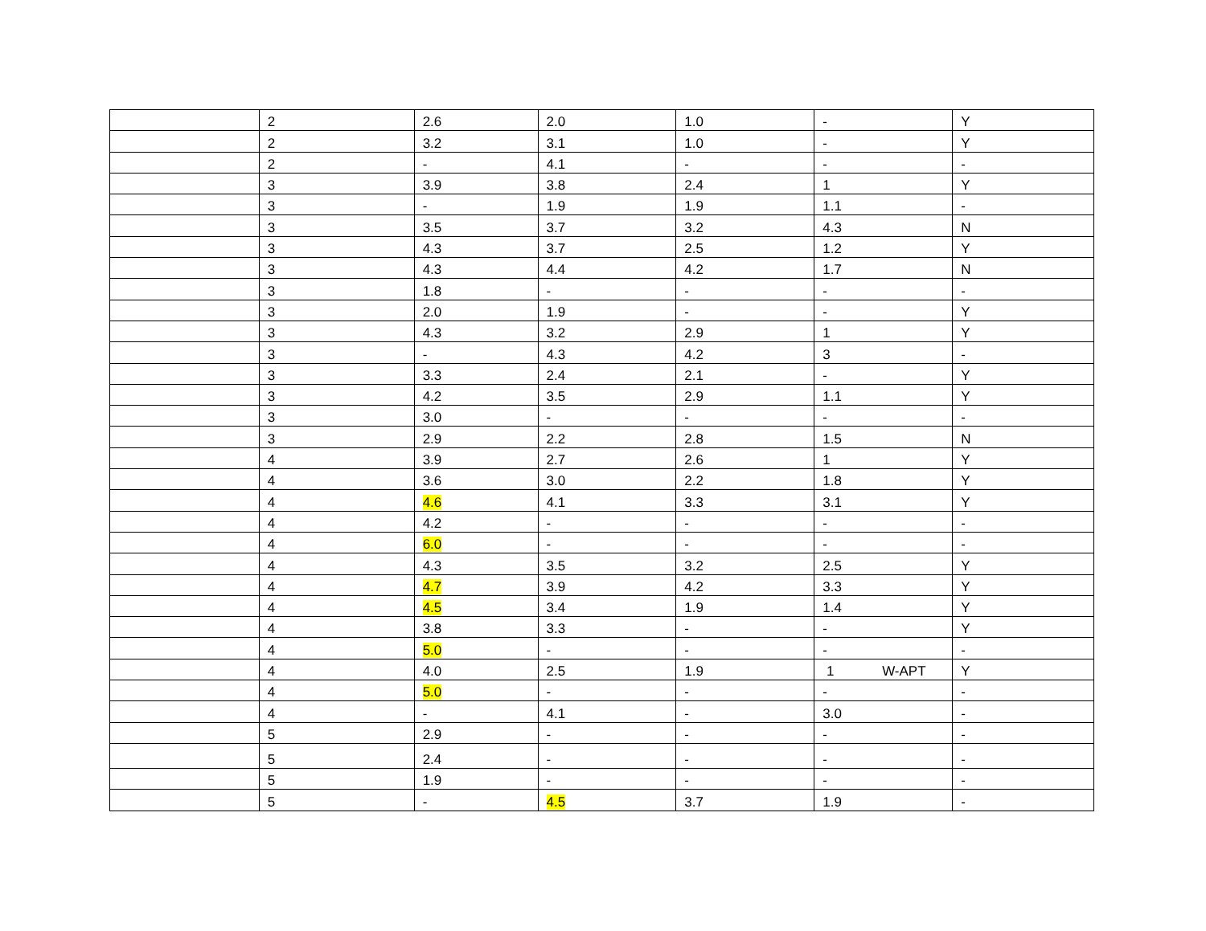| | 2 | 2.6 | 2.0 | 1.0 | - | Y |
| | 2 | 3.2 | 3.1 | 1.0 | - | Y |
| | 2 | - | 4.1 | - | - | - |
| | 3 | 3.9 | 3.8 | 2.4 | 1 | Y |
| | 3 | - | 1.9 | 1.9 | 1.1 | - |
| | 3 | 3.5 | 3.7 | 3.2 | 4.3 | N |
| | 3 | 4.3 | 3.7 | 2.5 | 1.2 | Y |
| | 3 | 4.3 | 4.4 | 4.2 | 1.7 | N |
| | 3 | 1.8 | - | - | - | - |
| | 3 | 2.0 | 1.9 | - | - | Y |
| | 3 | 4.3 | 3.2 | 2.9 | 1 | Y |
| | 3 | - | 4.3 | 4.2 | 3 | - |
| | 3 | 3.3 | 2.4 | 2.1 | - | Y |
| | 3 | 4.2 | 3.5 | 2.9 | 1.1 | Y |
| | 3 | 3.0 | - | - | - | - |
| | 3 | 2.9 | 2.2 | 2.8 | 1.5 | N |
| | 4 | 3.9 | 2.7 | 2.6 | 1 | Y |
| | 4 | 3.6 | 3.0 | 2.2 | 1.8 | Y |
| | 4 | 4.6 | 4.1 | 3.3 | 3.1 | Y |
| | 4 | 4.2 | - | - | - | - |
| | 4 | 6.0 | - | - | - | - |
| | 4 | 4.3 | 3.5 | 3.2 | 2.5 | Y |
| | 4 | 4.7 | 3.9 | 4.2 | 3.3 | Y |
| | 4 | 4.5 | 3.4 | 1.9 | 1.4 | Y |
| | 4 | 3.8 | 3.3 | - | - | Y |
| | 4 | 5.0 | - | - | - | - |
| | 4 | 4.0 | 2.5 | 1.9 | 1 W-APT | Y |
| | 4 | 5.0 | - | - | - | - |
| | 4 | - | 4.1 | - | 3.0 | - |
| | 5 | 2.9 | - | - | - | - |
| | 5 | 2.4 | - | - | - | - |
| | 5 | 1.9 | - | - | - | - |
| | 5 | - | 4.5 | 3.7 | 1.9 | - |